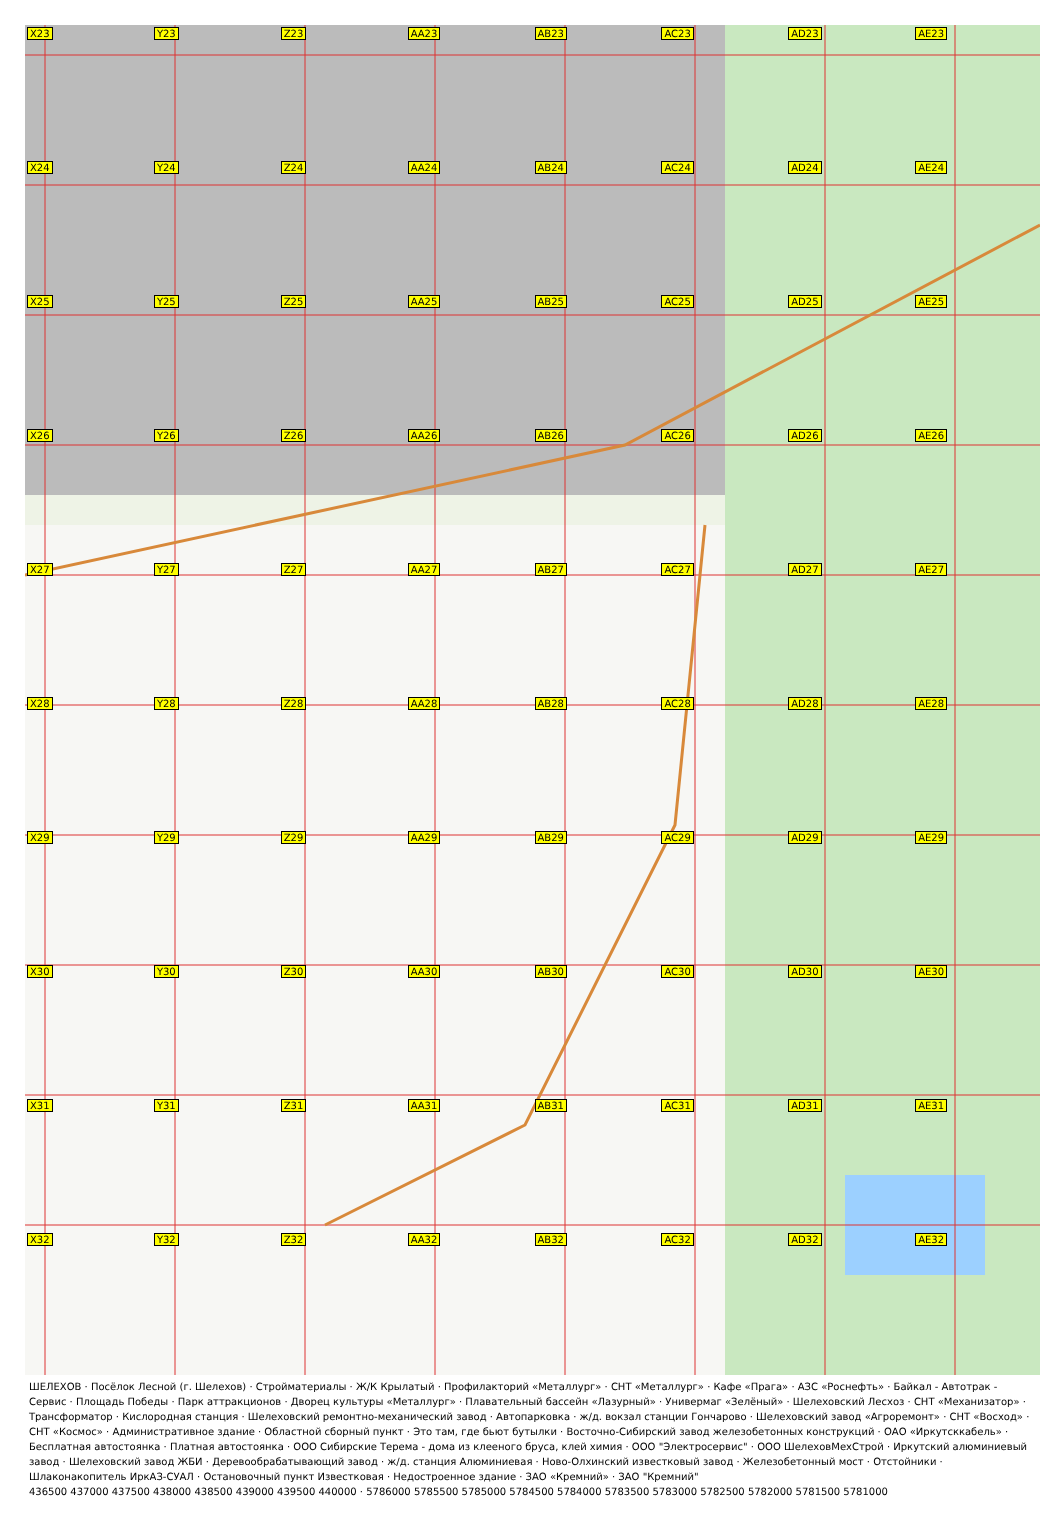X23
Y23
Z23
AA23
AB23
AC23
AD23
AE23
X24
Y24
Z24
AA24
AB24
AC24
AD24
AE24
X25
Y25
Z25
AA25
AB25
AC25
AD25
AE25
X26
Y26
Z26
AA26
AB26
AC26
AD26
AE26
X27
Y27
Z27
AA27
AB27
AC27
AD27
AE27
X28
Y28
Z28
AA28
AB28
AC28
AD28
AE28
X29
Y29
Z29
AA29
AB29
AC29
AD29
AE29
X30
Y30
Z30
AA30
AB30
AC30
AD30
AE30
X31
Y31
Z31
AA31
AB31
AC31
AD31
AE31
X32
Y32
Z32
AA32
AB32
AC32
AD32
AE32
ШЕЛЕХОВ · Посёлок Лесной (г. Шелехов) · Стройматериалы · Ж/К Крылатый · Профилакторий «Металлург» · СНТ «Металлург» · Кафе «Прага» · АЗС «Роснефть» · Байкал - Автотрак - Сервис · Площадь Победы · Парк аттракционов · Дворец культуры «Металлург» · Плавательный бассейн «Лазурный» · Универмаг «Зелёный» · Шелеховский Лесхоз · СНТ «Механизатор» · Трансформатор · Кислородная станция · Шелеховский ремонтно-механический завод · Автопарковка · ж/д. вокзал станции Гончарово · Шелеховский завод «Агроремонт» · СНТ «Восход» · СНТ «Космос» · Административное здание · Областной сборный пункт · Это там, где бьют бутылки · Восточно-Сибирский завод железобетонных конструкций · ОАО «Иркутсккабель» · Бесплатная автостоянка · Платная автостоянка · ООО Сибирские Терема - дома из клееного бруса, клей химия · ООО "Электросервис" · ООО ШелеховМехСтрой · Иркутский алюминиевый завод · Шелеховский завод ЖБИ · Деревообрабатывающий завод · ж/д. станция Алюминиевая · Ново-Олхинский известковый завод · Железобетонный мост · Отстойники · Шлаконакопитель ИркАЗ-СУАЛ · Остановочный пункт Известковая · Недостроенное здание · ЗАО «Кремний» · ЗАО "Кремний"
436500 437000 437500 438000 438500 439000 439500 440000 · 5786000 5785500 5785000 5784500 5784000 5783500 5783000 5782500 5782000 5781500 5781000